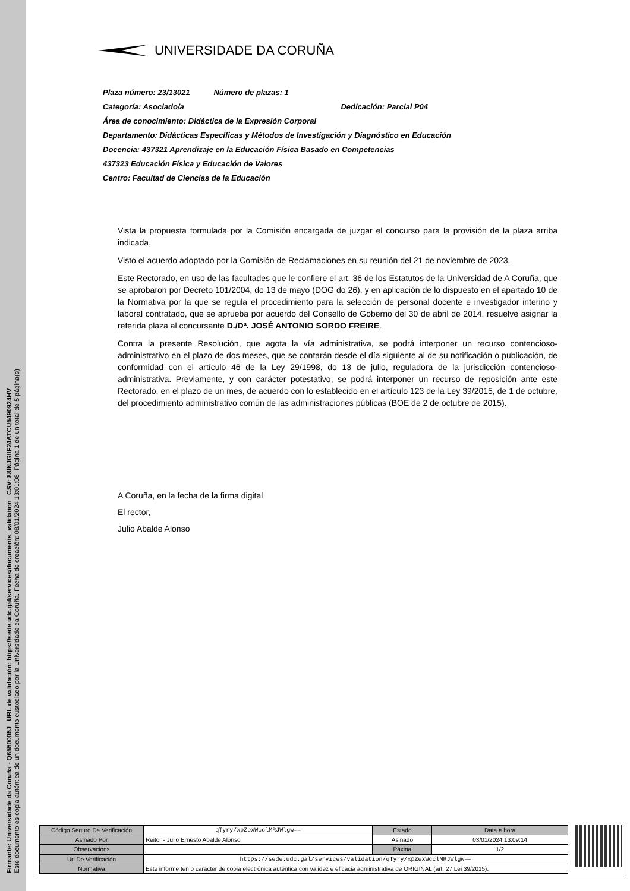Firmante: Universidade da Coruña - Q6550005J URL de validación: https://sede.udc.gal/services/documents_validation CSV: 88INJGIIF24ATCU5490924HV
Este documento es copia auténtica de un documento custodiado por la Universidade da Coruña. Fecha de creación: 08/01/2024 13:01:08 Página 1 de un total de 5 página(s).
UNIVERSIDADE DA CORUÑA
Plaza número: 23/13021 Número de plazas: 1
Categoría: Asociado/a Dedicación: Parcial P04
Área de conocimiento: Didáctica de la Expresión Corporal
Departamento: Didácticas Específicas y Métodos de Investigación y Diagnóstico en Educación
Docencia: 437321 Aprendizaje en la Educación Física Basado en Competencias
437323 Educación Física y Educación de Valores
Centro: Facultad de Ciencias de la Educación
Vista la propuesta formulada por la Comisión encargada de juzgar el concurso para la provisión de la plaza arriba indicada,
Visto el acuerdo adoptado por la Comisión de Reclamaciones en su reunión del 21 de noviembre de 2023,
Este Rectorado, en uso de las facultades que le confiere el art. 36 de los Estatutos de la Universidad de A Coruña, que se aprobaron por Decreto 101/2004, do 13 de mayo (DOG do 26), y en aplicación de lo dispuesto en el apartado 10 de la Normativa por la que se regula el procedimiento para la selección de personal docente e investigador interino y laboral contratado, que se aprueba por acuerdo del Consello de Goberno del 30 de abril de 2014, resuelve asignar la referida plaza al concursante D./Dª. JOSÉ ANTONIO SORDO FREIRE.
Contra la presente Resolución, que agota la vía administrativa, se podrá interponer un recurso contencioso-administrativo en el plazo de dos meses, que se contarán desde el día siguiente al de su notificación o publicación, de conformidad con el artículo 46 de la Ley 29/1998, do 13 de julio, reguladora de la jurisdicción contencioso-administrativa. Previamente, y con carácter potestativo, se podrá interponer un recurso de reposición ante este Rectorado, en el plazo de un mes, de acuerdo con lo establecido en el artículo 123 de la Ley 39/2015, de 1 de octubre, del procedimiento administrativo común de las administraciones públicas (BOE de 2 de octubre de 2015).
A Coruña, en la fecha de la firma digital
El rector,
Julio Abalde Alonso
| Código Seguro De Verificación | qTyry/xpZexWcclMRJWlgw== | Estado | Data e hora |
| Asinado Por | Reitor - Julio Ernesto Abalde Alonso | Asinado | 03/01/2024 13:09:14 |
| Observacións | | Páxina | 1/2 |
| Url De Verificación | https://sede.udc.gal/services/validation/qTyry/xpZexWcclMRJWlgw== | | |
| Normativa | Este informe ten o carácter de copia electrónica auténtica con validez e eficacia administrativa de ORIGINAL (art. 27 Lei 39/2015). | | |